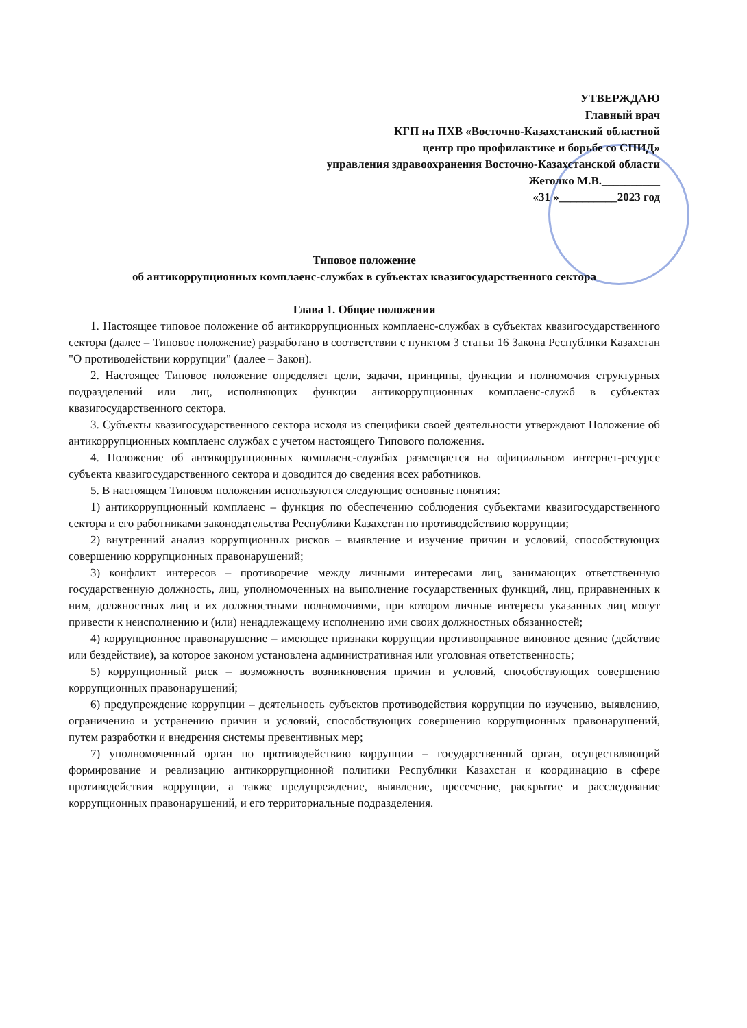УТВЕРЖДАЮ
Главный врач
КГП на ПХВ «Восточно-Казахстанский областной
центр про профилактике и борьбе со СПИД»
управления здравоохранения Восточно-Казахстанской области
Жеголко М.В.__________
«31 »__________2023 год
Типовое положение
об антикоррупционных комплаенс-службах в субъектах квазигосударственного сектора
Глава 1. Общие положения
1. Настоящее типовое положение об антикоррупционных комплаенс-службах в субъектах квазигосударственного сектора (далее – Типовое положение) разработано в соответствии с пунктом 3 статьи 16 Закона Республики Казахстан "О противодействии коррупции" (далее – Закон).
2. Настоящее Типовое положение определяет цели, задачи, принципы, функции и полномочия структурных подразделений или лиц, исполняющих функции антикоррупционных комплаенс-служб в субъектах квазигосударственного сектора.
3. Субъекты квазигосударственного сектора исходя из специфики своей деятельности утверждают Положение об антикоррупционных комплаенс службах с учетом настоящего Типового положения.
4. Положение об антикоррупционных комплаенс-службах размещается на официальном интернет-ресурсе субъекта квазигосударственного сектора и доводится до сведения всех работников.
5. В настоящем Типовом положении используются следующие основные понятия:
1) антикоррупционный комплаенс – функция по обеспечению соблюдения субъектами квазигосударственного сектора и его работниками законодательства Республики Казахстан по противодействию коррупции;
2) внутренний анализ коррупционных рисков – выявление и изучение причин и условий, способствующих совершению коррупционных правонарушений;
3) конфликт интересов – противоречие между личными интересами лиц, занимающих ответственную государственную должность, лиц, уполномоченных на выполнение государственных функций, лиц, приравненных к ним, должностных лиц и их должностными полномочиями, при котором личные интересы указанных лиц могут привести к неисполнению и (или) ненадлежащему исполнению ими своих должностных обязанностей;
4) коррупционное правонарушение – имеющее признаки коррупции противоправное виновное деяние (действие или бездействие), за которое законом установлена административная или уголовная ответственность;
5) коррупционный риск – возможность возникновения причин и условий, способствующих совершению коррупционных правонарушений;
6) предупреждение коррупции – деятельность субъектов противодействия коррупции по изучению, выявлению, ограничению и устранению причин и условий, способствующих совершению коррупционных правонарушений, путем разработки и внедрения системы превентивных мер;
7) уполномоченный орган по противодействию коррупции – государственный орган, осуществляющий формирование и реализацию антикоррупционной политики Республики Казахстан и координацию в сфере противодействия коррупции, а также предупреждение, выявление, пресечение, раскрытие и расследование коррупционных правонарушений, и его территориальные подразделения.